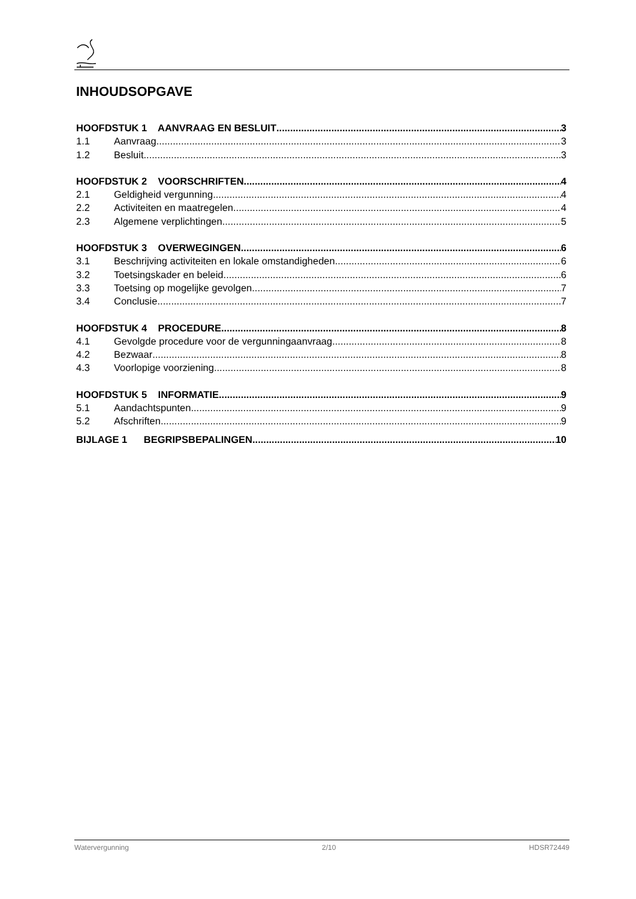INHOUDSOPGAVE
HOOFDSTUK 1 AANVRAAG EN BESLUIT 3
1.1 Aanvraag 3
1.2 Besluit 3
HOOFDSTUK 2 VOORSCHRIFTEN 4
2.1 Geldigheid vergunning 4
2.2 Activiteiten en maatregelen 4
2.3 Algemene verplichtingen 5
HOOFDSTUK 3 OVERWEGINGEN 6
3.1 Beschrijving activiteiten en lokale omstandigheden 6
3.2 Toetsingskader en beleid 6
3.3 Toetsing op mogelijke gevolgen 7
3.4 Conclusie 7
HOOFDSTUK 4 PROCEDURE 8
4.1 Gevolgde procedure voor de vergunningaanvraag 8
4.2 Bezwaar 8
4.3 Voorlopige voorziening 8
HOOFDSTUK 5 INFORMATIE 9
5.1 Aandachtspunten 9
5.2 Afschriften 9
BIJLAGE 1 BEGRIPSBEPALINGEN 10
Watervergunning 2/10 HDSR72449